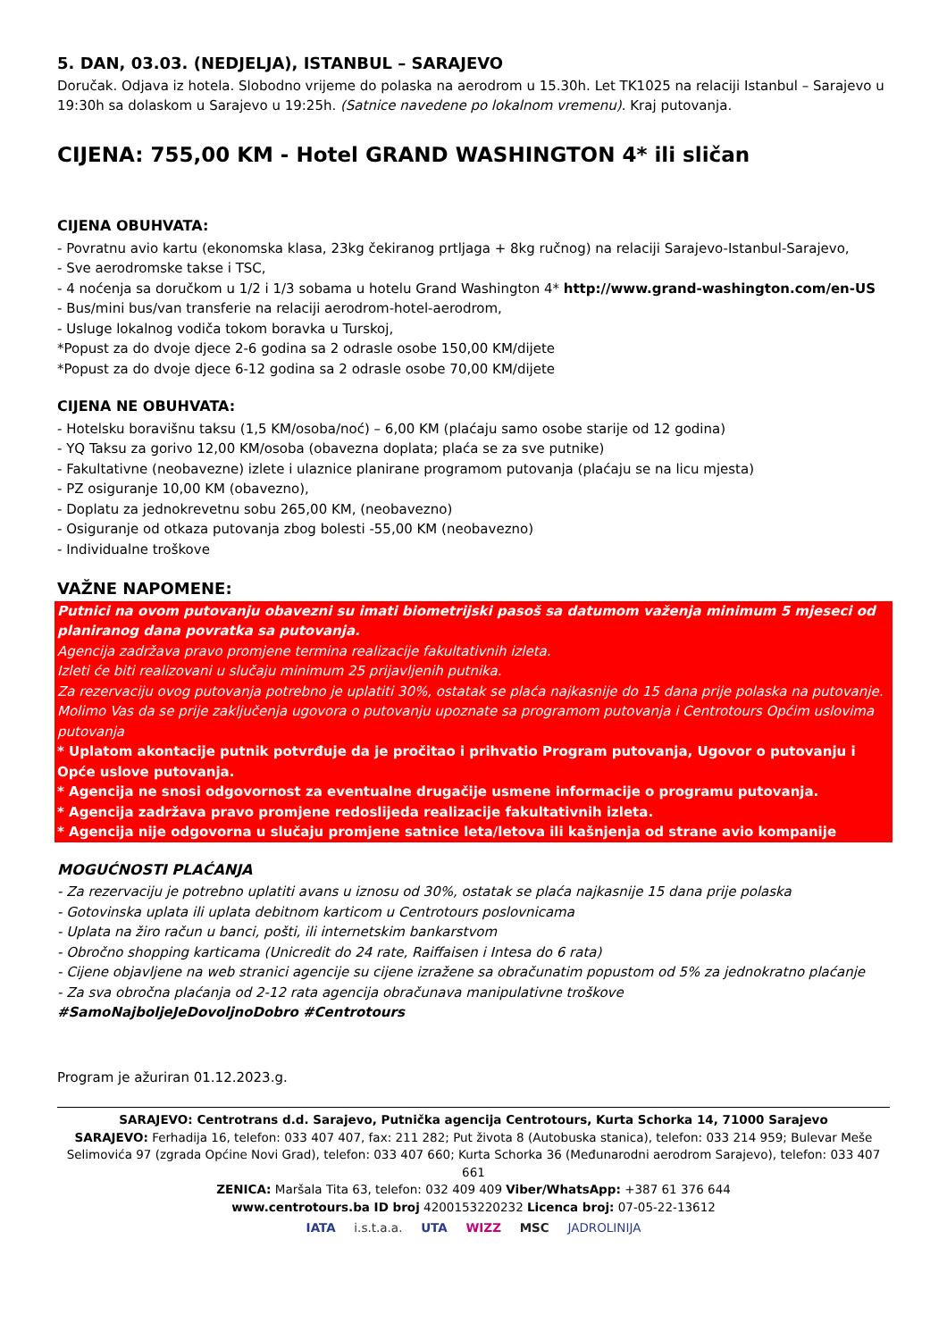5. DAN, 03.03. (NEDJELJA), ISTANBUL – SARAJEVO
Doručak. Odjava iz hotela. Slobodno vrijeme do polaska na aerodrom u 15.30h. Let TK1025 na relaciji Istanbul – Sarajevo u 19:30h sa dolaskom u Sarajevo u 19:25h. (Satnice navedene po lokalnom vremenu). Kraj putovanja.
CIJENA: 755,00 KM - Hotel GRAND WASHINGTON 4* ili sličan
CIJENA OBUHVATA:
- Povratnu avio kartu (ekonomska klasa, 23kg čekiranog prtljaga + 8kg ručnog) na relaciji Sarajevo-Istanbul-Sarajevo,
- Sve aerodromske takse i TSC,
- 4 noćenja sa doručkom u 1/2 i 1/3 sobama u hotelu Grand Washington 4* http://www.grand-washington.com/en-US
- Bus/mini bus/van transferie na relaciji aerodrom-hotel-aerodrom,
- Usluge lokalnog vodiča tokom boravka u Turskoj,
*Popust za do dvoje djece 2-6 godina sa 2 odrasle osobe 150,00 KM/dijete
*Popust za do dvoje djece 6-12 godina sa 2 odrasle osobe 70,00 KM/dijete
CIJENA NE OBUHVATA:
- Hotelsku boravišnu taksu (1,5 KM/osoba/noć) – 6,00 KM (plaćaju samo osobe starije od 12 godina)
- YQ Taksu za gorivo 12,00 KM/osoba (obavezna doplata; plaća se za sve putnike)
- Fakultativne (neobavezne) izlete i ulaznice planirane programom putovanja (plaćaju se na licu mjesta)
- PZ osiguranje 10,00 KM (obavezno),
- Doplatu za jednokrevetnu sobu 265,00 KM, (neobavezno)
- Osiguranje od otkaza putovanja zbog bolesti -55,00 KM (neobavezno)
- Individualne troškove
VAŽNE NAPOMENE:
Putnici na ovom putovanju obavezni su imati biometrijski pasoš sa datumom važenja minimum 5 mjeseci od planiranog dana povratka sa putovanja.
Agencija zadržava pravo promjene termina realizacije fakultativnih izleta.
Izleti će biti realizovani u slučaju minimum 25 prijavljenih putnika.
Za rezervaciju ovog putovanja potrebno je uplatiti 30%, ostatak se plaća najkasnije do 15 dana prije polaska na putovanje.
Molimo Vas da se prije zaključenja ugovora o putovanju upoznate sa programom putovanja i Centrotours Općim uslovima putovanja
* Uplatom akontacije putnik potvrđuje da je pročitao i prihvatio Program putovanja, Ugovor o putovanju i Opće uslove putovanja.
* Agencija ne snosi odgovornost za eventualne drugačije usmene informacije o programu putovanja.
* Agencija zadržava pravo promjene redoslijeda realizacije fakultativnih izleta.
* Agencija nije odgovorna u slučaju promjene satnice leta/letova ili kašnjenja od strane avio kompanije
MOGUĆNOSTI PLAĆANJA
- Za rezervaciju je potrebno uplatiti avans u iznosu od 30%, ostatak se plaća najkasnije 15 dana prije polaska
- Gotovinska uplata ili uplata debitnom karticom u Centrotours poslovnicama
- Uplata na žiro račun u banci, pošti, ili internetskim bankarstvom
- Obročno shopping karticama (Unicredit do 24 rate, Raiffaisen i Intesa do 6 rata)
- Cijene objavljene na web stranici agencije su cijene izražene sa obračunatim popustom od 5% za jednokratno plaćanje
- Za sva obročna plaćanja od 2-12 rata agencija obračunava manipulativne troškove
#SamoNajboljeJeDovoljnoDobro #Centrotours
Program je ažuriran 01.12.2023.g.
SARAJEVO: Centrotrans d.d. Sarajevo, Putnička agencija Centrotours, Kurta Schorka 14, 71000 Sarajevo
SARAJEVO: Ferhadija 16, telefon: 033 407 407, fax: 211 282; Put života 8 (Autobuska stanica), telefon: 033 214 959; Bulevar Meše Selimovića 97 (zgrada Općine Novi Grad), telefon: 033 407 660; Kurta Schorka 36 (Međunarodni aerodrom Sarajevo), telefon: 033 407 661
ZENICA: Maršala Tita 63, telefon: 032 409 409 Viber/WhatsApp: +387 61 376 644
www.centrotours.ba ID broj 4200153220232 Licenca broj: 07-05-22-13612
IATA i.s.t.a.a. UTA WIZZ MSC JADROLINIJA